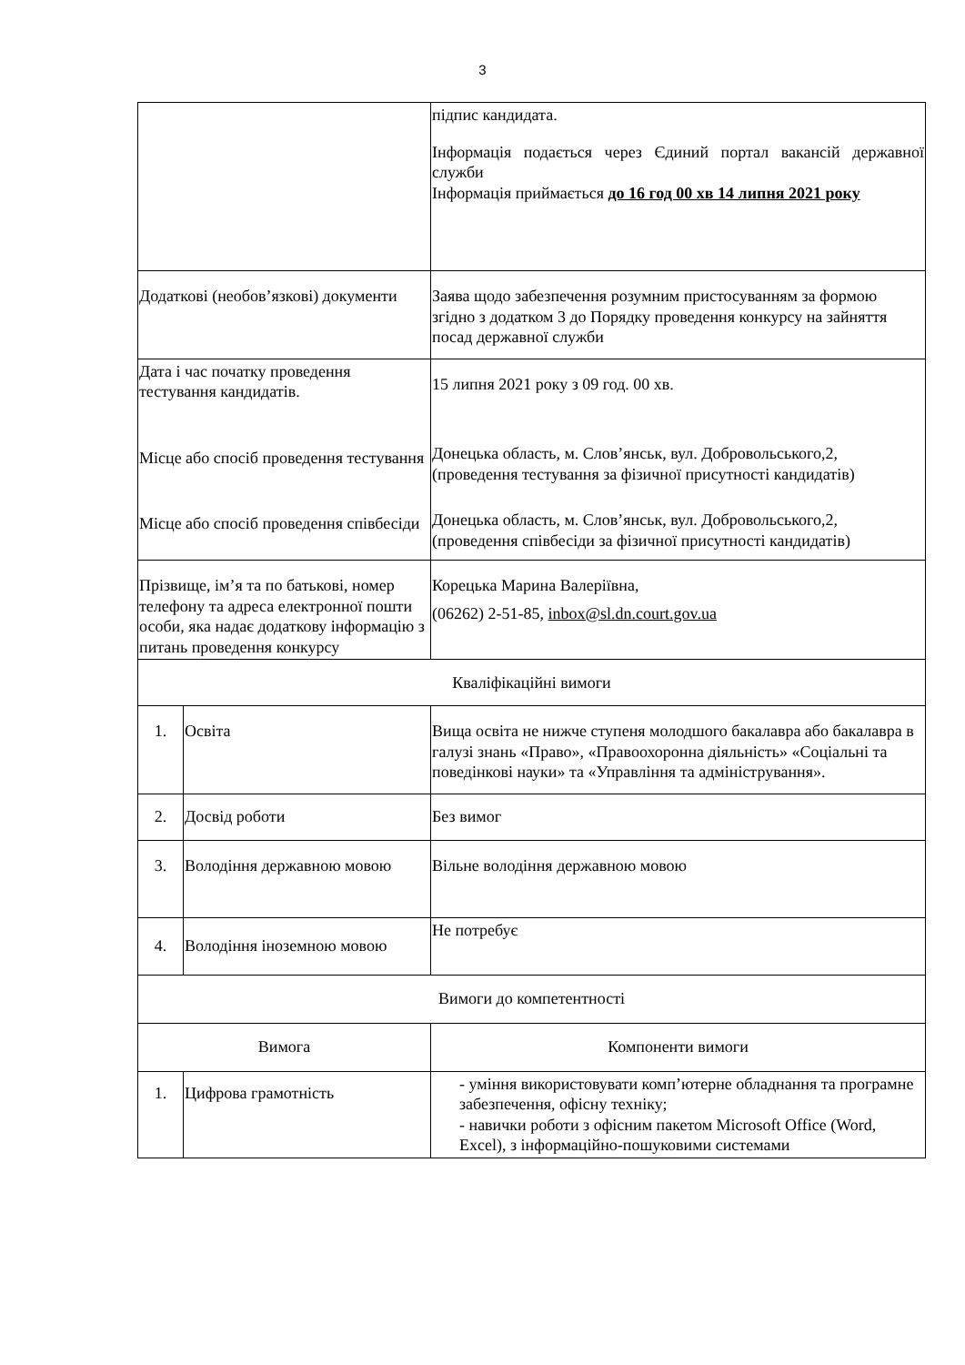3
| | | підпис кандидата. Інформація подається через Єдиний портал вакансій державної служби Інформація приймається до 16 год 00 хв 14 липня 2021 року |
| Додаткові (необов’язкові) документи | | Заява щодо забезпечення розумним пристосуванням за формою згідно з додатком 3 до Порядку проведення конкурсу на зайняття посад державної служби |
| Дата і час початку проведення тестування кандидатів. Місце або спосіб проведення тестування Місце або спосіб проведення співбесіди | | 15 липня 2021 року з 09 год. 00 хв. Донецька область, м. Слов’янськ, вул. Добровольського,2, (проведення тестування за фізичної присутності кандидатів) Донецька область, м. Слов’янськ, вул. Добровольського,2, (проведення співбесіди за фізичної присутності кандидатів) |
| Прізвище, ім’я та по батькові, номер телефону та адреса електронної пошти особи, яка надає додаткову інформацію з питань проведення конкурсу | | Корецька Марина Валеріївна, (06262) 2-51-85, inbox@sl.dn.court.gov.ua |
| Кваліфікаційні вимоги | | |
| 1. | Освіта | Вища освіта не нижче ступеня молодшого бакалавра або бакалавра в галузі знань «Право», «Правоохоронна діяльність» «Соціальні та поведінкові науки» та «Управління та адміністрування». |
| 2. | Досвід роботи | Без вимог |
| 3. | Володіння державною мовою | Вільне володіння державною мовою |
| 4. | Володіння іноземною мовою | Не потребує |
| Вимоги до компетентності | | |
| Вимога | | Компоненти вимоги |
| 1. | Цифрова грамотність | - уміння використовувати комп’ютерне обладнання та програмне забезпечення, офісну техніку; - навички роботи з офісним пакетом Microsoft Office (Word, Excel), з інформаційно-пошуковими системами |